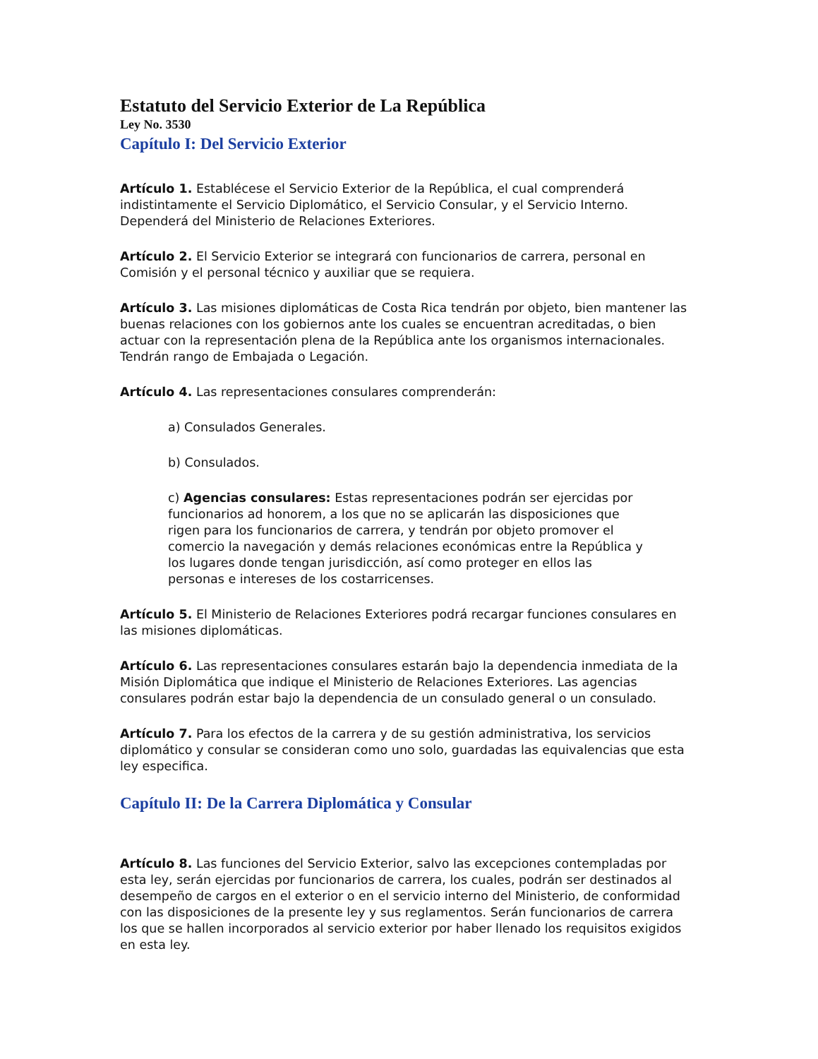Estatuto del Servicio Exterior de La República
Ley No. 3530
Capítulo I: Del Servicio Exterior
Artículo 1. Establécese el Servicio Exterior de la República, el cual comprenderá indistintamente el Servicio Diplomático, el Servicio Consular, y el Servicio Interno. Dependerá del Ministerio de Relaciones Exteriores.
Artículo 2. El Servicio Exterior se integrará con funcionarios de carrera, personal en Comisión y el personal técnico y auxiliar que se requiera.
Artículo 3. Las misiones diplomáticas de Costa Rica tendrán por objeto, bien mantener las buenas relaciones con los gobiernos ante los cuales se encuentran acreditadas, o bien actuar con la representación plena de la República ante los organismos internacionales. Tendrán rango de Embajada o Legación.
Artículo 4. Las representaciones consulares comprenderán:
a) Consulados Generales.
b) Consulados.
c) Agencias consulares: Estas representaciones podrán ser ejercidas por funcionarios ad honorem, a los que no se aplicarán las disposiciones que rigen para los funcionarios de carrera, y tendrán por objeto promover el comercio la navegación y demás relaciones económicas entre la República y los lugares donde tengan jurisdicción, así como proteger en ellos las personas e intereses de los costarricenses.
Artículo 5. El Ministerio de Relaciones Exteriores podrá recargar funciones consulares en las misiones diplomáticas.
Artículo 6. Las representaciones consulares estarán bajo la dependencia inmediata de la Misión Diplomática que indique el Ministerio de Relaciones Exteriores. Las agencias consulares podrán estar bajo la dependencia de un consulado general o un consulado.
Artículo 7. Para los efectos de la carrera y de su gestión administrativa, los servicios diplomático y consular se consideran como uno solo, guardadas las equivalencias que esta ley especifica.
Capítulo II: De la Carrera Diplomática y Consular
Artículo 8. Las funciones del Servicio Exterior, salvo las excepciones contempladas por esta ley, serán ejercidas por funcionarios de carrera, los cuales, podrán ser destinados al desempeño de cargos en el exterior o en el servicio interno del Ministerio, de conformidad con las disposiciones de la presente ley y sus reglamentos. Serán funcionarios de carrera los que se hallen incorporados al servicio exterior por haber llenado los requisitos exigidos en esta ley.